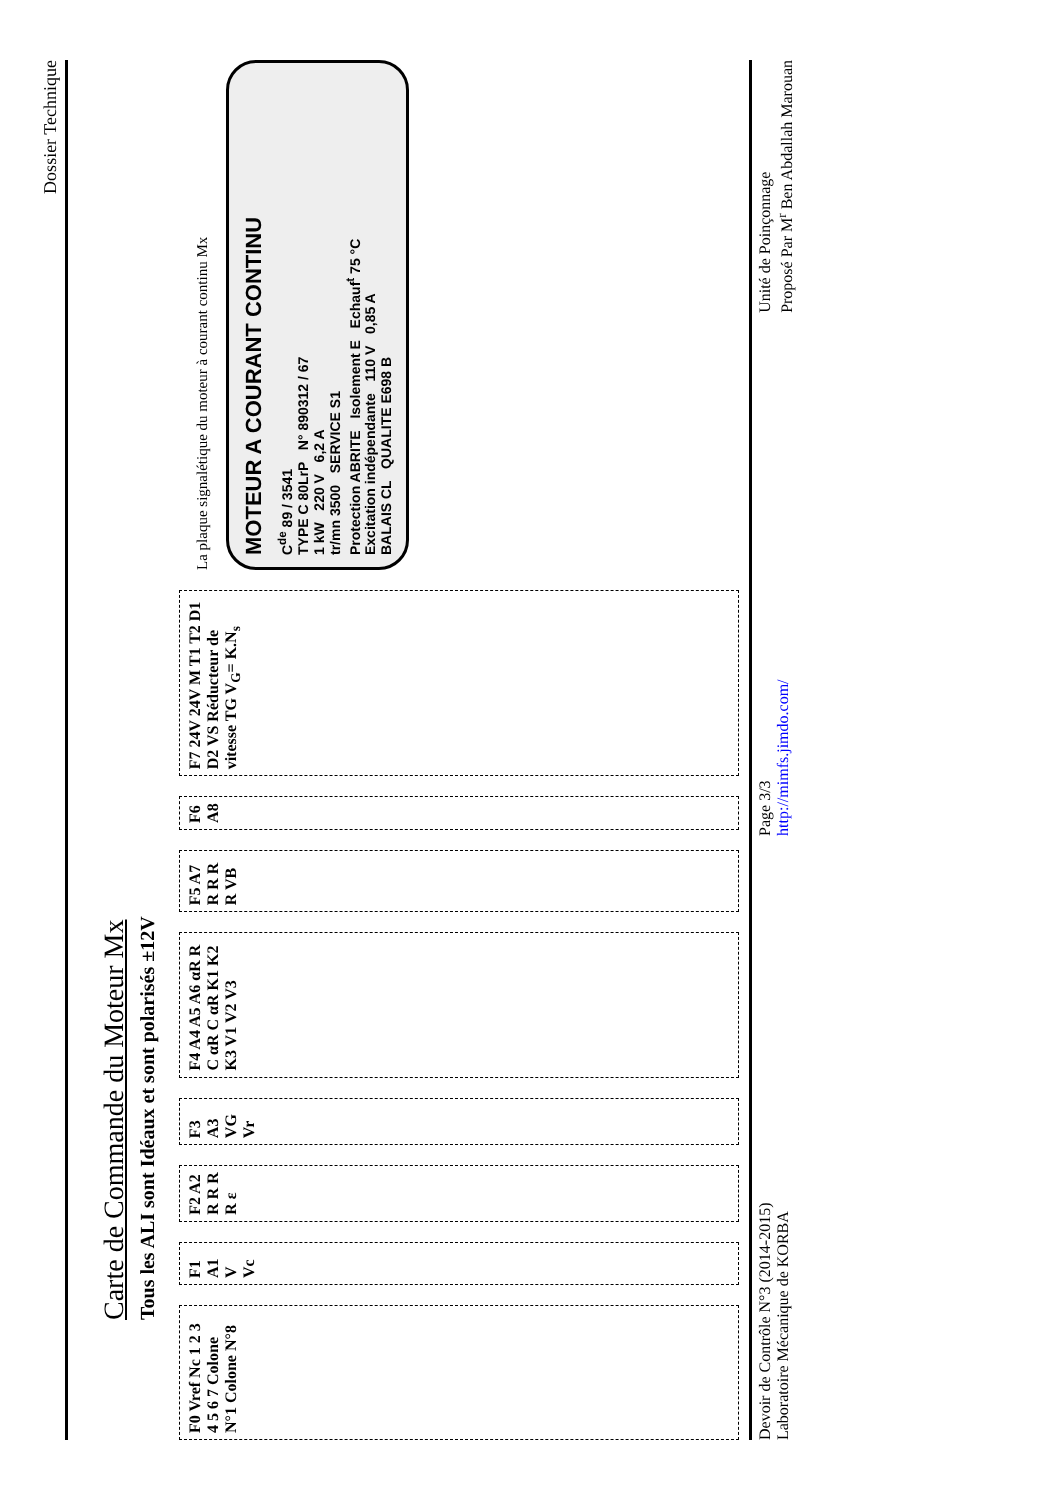Dossier Technique
Carte de Commande du Moteur Mx
Tous les ALI sont Idéaux et sont polarisés ±12V
F0 Vref Nc 1 2 3 4 5 6 7 Colone N°1 Colone N°8
F1 A1 V Vc
F2 A2 R R R R ε
F3 A3 VG Vr
F4 A4 A5 A6 αR R C αR C αR K1 K2 K3 V1 V2 V3
F5 A7 R R R R VB
F6 A8
F7 24V 24V M T1 T2 D1 D2 VS Réducteur de vitesse TG V<sub>G</sub>= K.N<sub>s</sub>
La plaque signalétique du moteur à courant continu Mx
MOTEUR A COURANT CONTINU
C<sup>de</sup> 89 / 3541
TYPE C 80LrP N° 890312 / 67
1 kW 220 V 6,2 A
tr/mn 3500 SERVICE S1
Protection ABRITE Isolement E Echauf<sup>t</sup> 75 °C
Excitation indépendante 110 V 0,85 A
BALAIS CL QUALITE E698 B
Devoir de Contrôle N°3 (2014-2015)
Laboratoire Mécanique de KORBA
Page 3/3
http://mimfs.jimdo.com/
Unité de Poinçonnage
Proposé Par M<sup>r</sup> Ben Abdallah Marouan